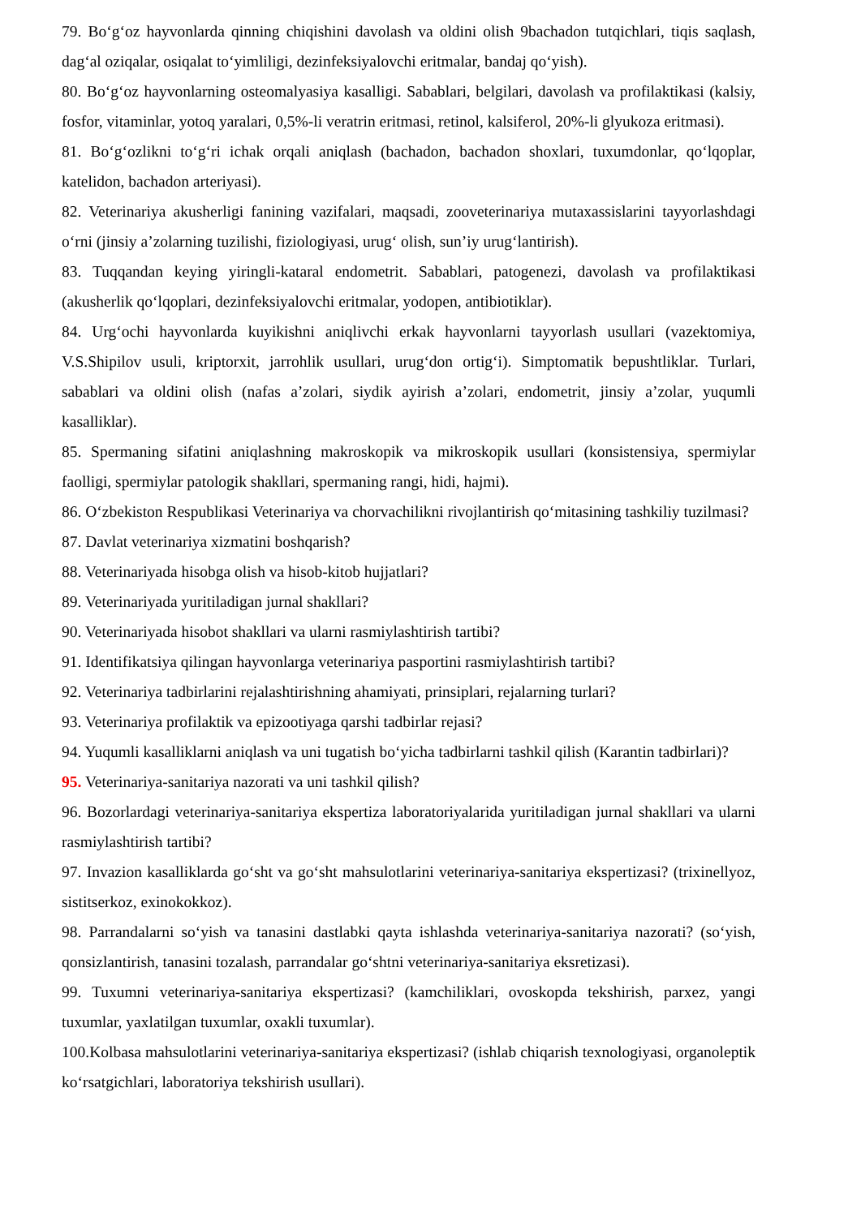79. Bo‘g‘oz hayvonlarda qinning chiqishini davolash va oldini olish 9bachadon tutqichlari, tiqis saqlash, dag‘al oziqalar, osiqalat to‘yimliligi, dezinfeksiyalovchi eritmalar, bandaj qo‘yish).
80. Bo‘g‘oz hayvonlarning osteomalyasiya kasalligi. Sabablari, belgilari, davolash va profilaktikasi (kalsiy, fosfor, vitaminlar, yotoq yaralari, 0,5%-li veratrin eritmasi, retinol, kalsiferol, 20%-li glyukoza eritmasi).
81. Bo‘g‘ozlikni to‘g‘ri ichak orqali aniqlash (bachadon, bachadon shoxlari, tuxumdonlar, qo‘lqoplar, katelidon, bachadon arteriyasi).
82. Veterinariya akusherligi fanining vazifalari, maqsadi, zooveterinariya mutaxassislarini tayyorlashdagi o‘rni (jinsiy a’zolarning tuzilishi, fiziologiyasi, urug‘ olish, sun’iy urug‘lantirish).
83. Tuqqandan keying yiringli-kataral endometrit. Sabablari, patogenezi, davolash va profilaktikasi (akusherlik qo‘lqoplari, dezinfeksiyalovchi eritmalar, yodopen, antibiotiklar).
84. Urg‘ochi hayvonlarda kuyikishni aniqlivchi erkak hayvonlarni tayyorlash usullari (vazektomiya, V.S.Shipilov usuli, kriptorxit, jarrohlik usullari, urug‘don ortig‘i). Simptomatik bepushtliklar. Turlari, sabablari va oldini olish (nafas a’zolari, siydik ayirish a’zolari, endometrit, jinsiy a’zolar, yuqumli kasalliklar).
85. Spermaning sifatini aniqlashning makroskopik va mikroskopik usullari (konsistensiya, spermiylar faolligi, spermiylar patologik shakllari, spermaning rangi, hidi, hajmi).
86. O‘zbekiston Respublikasi Veterinariya va chorvachilikni rivojlantirish qo‘mitasining tashkiliy tuzilmasi?
87. Davlat veterinariya xizmatini boshqarish?
88. Veterinariyada hisobga olish va hisob-kitob hujjatlari?
89. Veterinariyada yuritiladigan jurnal shakllari?
90. Veterinariyada hisobot shakllari va ularni rasmiylashtirish tartibi?
91. Identifikatsiya qilingan hayvonlarga veterinariya pasportini rasmiylashtirish tartibi?
92. Veterinariya tadbirlarini rejalashtirishning ahamiyati, prinsiplari, rejalarning turlari?
93. Veterinariya profilaktik va epizootiyaga qarshi tadbirlar rejasi?
94. Yuqumli kasalliklarni aniqlash va uni tugatish bo‘yicha tadbirlarni tashkil qilish (Karantin tadbirlari)?
95. Veterinariya-sanitariya nazorati va uni tashkil qilish?
96. Bozorlardagi veterinariya-sanitariya ekspertiza laboratoriyalarida yuritiladigan jurnal shakllari va ularni rasmiylashtirish tartibi?
97. Invazion kasalliklarda go‘sht va go‘sht mahsulotlarini veterinariya-sanitariya ekspertizasi? (trixinellyoz, sistitserkoz, exinokokkoz).
98. Parrandalarni so‘yish va tanasini dastlabki qayta ishlashda veterinariya-sanitariya nazorati? (so‘yish, qonsizlantirish, tanasini tozalash, parrandalar go‘shtni veterinariya-sanitariya eksretizasi).
99. Tuxumni veterinariya-sanitariya ekspertizasi? (kamchiliklari, ovoskopda tekshirish, parxez, yangi tuxumlar, yaxlatilgan tuxumlar, oxakli tuxumlar).
100.Kolbasa mahsulotlarini veterinariya-sanitariya ekspertizasi? (ishlab chiqarish texnologiyasi, organoleptik ko‘rsatgichlari, laboratoriya tekshirish usullari).